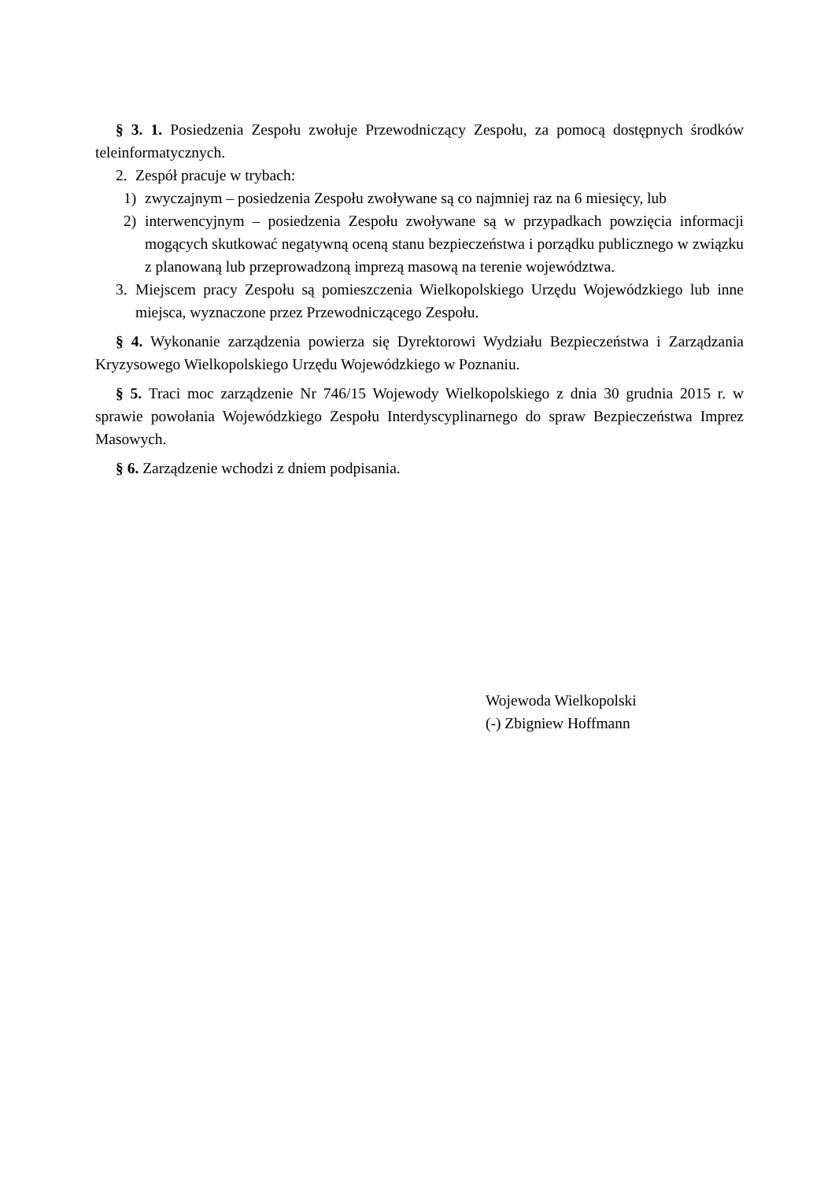§ 3. 1. Posiedzenia Zespołu zwołuje Przewodniczący Zespołu, za pomocą dostępnych środków teleinformatycznych.
2. Zespół pracuje w trybach:
1) zwyczajnym – posiedzenia Zespołu zwoływane są co najmniej raz na 6 miesięcy, lub
2) interwencyjnym – posiedzenia Zespołu zwoływane są w przypadkach powzięcia informacji mogących skutkować negatywną oceną stanu bezpieczeństwa i porządku publicznego w związku z planowaną lub przeprowadzoną imprezą masową na terenie województwa.
3. Miejscem pracy Zespołu są pomieszczenia Wielkopolskiego Urzędu Wojewódzkiego lub inne miejsca, wyznaczone przez Przewodniczącego Zespołu.
§ 4. Wykonanie zarządzenia powierza się Dyrektorowi Wydziału Bezpieczeństwa i Zarządzania Kryzysowego Wielkopolskiego Urzędu Wojewódzkiego w Poznaniu.
§ 5. Traci moc zarządzenie Nr 746/15 Wojewody Wielkopolskiego z dnia 30 grudnia 2015 r. w sprawie powołania Wojewódzkiego Zespołu Interdyscyplinarnego do spraw Bezpieczeństwa Imprez Masowych.
§ 6. Zarządzenie wchodzi z dniem podpisania.
Wojewoda Wielkopolski
(-) Zbigniew Hoffmann